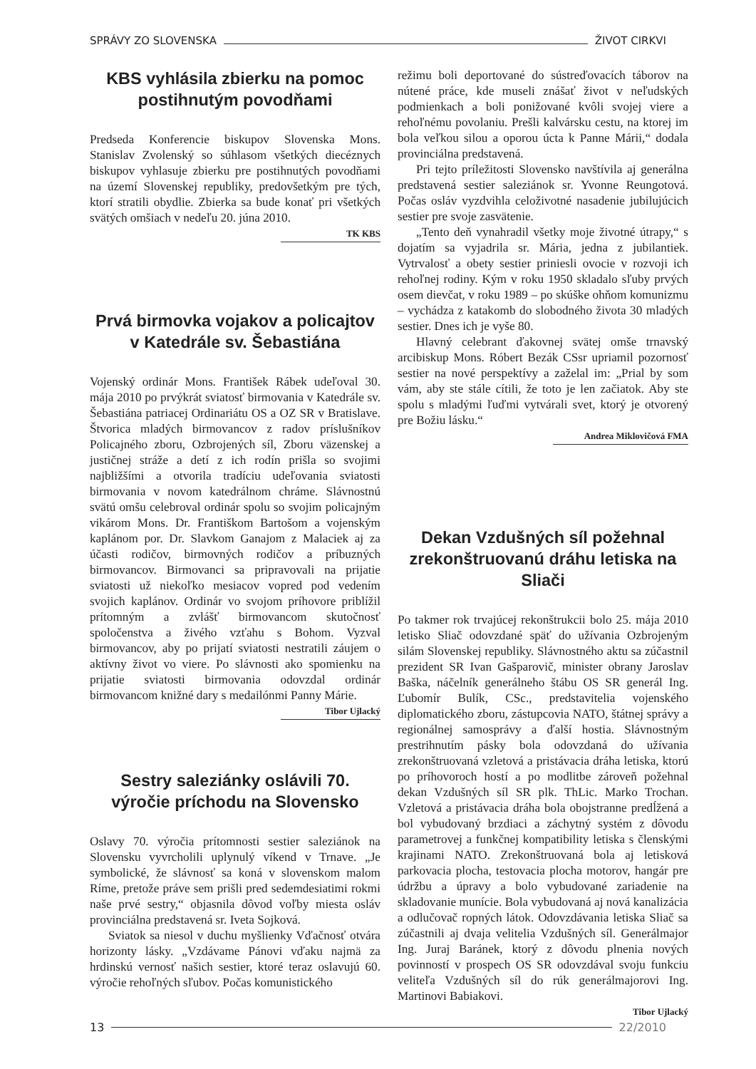SPRÁVY ZO SLOVENSKA ŽIVOT CIRKVI
KBS vyhlásila zbierku na pomoc postihnutým povodňami
Predseda Konferencie biskupov Slovenska Mons. Stanislav Zvolenský so súhlasom všetkých diecéznych biskupov vyhlasuje zbierku pre postihnutých povodňami na území Slovenskej republiky, predovšetkým pre tých, ktorí stratili obydlie. Zbierka sa bude konať pri všetkých svätých omšiach v nedeľu 20. júna 2010.
TK KBS
Prvá birmovka vojakov a policajtov v Katedrále sv. Šebastiána
Vojenský ordinár Mons. František Rábek udeľoval 30. mája 2010 po prvýkrát sviatosť birmovania v Katedrále sv. Šebastiána patriacej Ordinariátu OS a OZ SR v Bratislave. Štvorica mladých birmovancov z radov príslušníkov Policajného zboru, Ozbrojených síl, Zboru väzenskej a justičnej stráže a detí z ich rodín prišla so svojimi najbližšími a otvorila tradíciu udeľovania sviatosti birmovania v novom katedrálnom chráme. Slávnostnú svätú omšu celebroval ordinár spolu so svojim policajným vikárom Mons. Dr. Františkom Bartošom a vojenským kaplánom por. Dr. Slavkom Ganajom z Malaciek aj za účasti rodičov, birmovných rodičov a príbuzných birmovancov. Birmovanci sa pripravovali na prijatie sviatosti už niekoľko mesiacov vopred pod vedením svojich kaplánov. Ordinár vo svojom príhovore priblížil prítomným a zvlášť birmovancom skutočnosť spoločenstva a živého vzťahu s Bohom. Vyzval birmovancov, aby po prijatí sviatosti nestratili záujem o aktívny život vo viere. Po slávnosti ako spomienku na prijatie sviatosti birmovania odovzdal ordinár birmovancom knižné dary s medailónmi Panny Márie.
Tibor Ujlacký
Sestry saleziánky oslávili 70. výročie príchodu na Slovensko
Oslavy 70. výročia prítomnosti sestier saleziánok na Slovensku vyvrcholili uplynulý víkend v Trnave. „Je symbolické, že slávnosť sa koná v slovenskom malom Ríme, pretože práve sem prišli pred sedemdesiatimi rokmi naše prvé sestry,“ objasnila dôvod voľby miesta osláv provinciálna predstavená sr. Iveta Sojková.
Sviatok sa niesol v duchu myšlienky Vďačnosť otvára horizonty lásky. „Vzdávame Pánovi vďaku najmä za hrdinskú vernosť našich sestier, ktoré teraz oslavujú 60. výročie rehoľných sľubov. Počas komunistického
režimu boli deportované do sústreďovacích táborov na nútené práce, kde museli znášať život v neľudských podmienkach a boli ponižované kvôli svojej viere a rehoľnému povolaniu. Prešli kalvársku cestu, na ktorej im bola veľkou silou a oporou úcta k Panne Márii,“ dodala provinciálna predstavená.
Pri tejto príležitosti Slovensko navštívila aj generálna predstavená sestier saleziánok sr. Yvonne Reungotová. Počas osláv vyzdvihla celoživotné nasadenie jubilujúcich sestier pre svoje zasvätenie.
„Tento deň vynahradil všetky moje životné útrapy,“ s dojatím sa vyjadrila sr. Mária, jedna z jubilantiek. Vytrvalosť a obety sestier priniesli ovocie v rozvoji ich rehoľnej rodiny. Kým v roku 1950 skladalo sľuby prvých osem dievčat, v roku 1989 – po skúške ohňom komunizmu – vychádza z katakomb do slobodného života 30 mladých sestier. Dnes ich je vyše 80.
Hlavný celebrant ďakovnej svätej omše trnavský arcibiskup Mons. Róbert Bezák CSsr upriamil pozornosť sestier na nové perspektívy a zaželal im: „Prial by som vám, aby ste stále cítili, že toto je len začiatok. Aby ste spolu s mladými ľuďmi vytvárali svet, ktorý je otvorený pre Božiu lásku.“
Andrea Miklovičová FMA
Dekan Vzdušných síl požehnal zrekonštruovanú dráhu letiska na Sliači
Po takmer rok trvajúcej rekonštrukcii bolo 25. mája 2010 letisko Sliač odovzdané späť do užívania Ozbrojeným silám Slovenskej republiky. Slávnostného aktu sa zúčastnil prezident SR Ivan Gašparovič, minister obrany Jaroslav Baška, náčelník generálneho štábu OS SR generál Ing. Ľubomír Bulík, CSc., predstavitelia vojenského diplomatického zboru, zástupcovia NATO, štátnej správy a regionálnej samosprávy a ďalší hostia. Slávnostným prestrihnutím pásky bola odovzdaná do užívania zrekonštruovaná vzletová a pristávacia dráha letiska, ktorú po príhovoroch hostí a po modlitbe zároveň požehnal dekan Vzdušných síl SR plk. ThLic. Marko Trochan. Vzletová a pristávacia dráha bola obojstranne predĺžená a bol vybudovaný brzdiaci a záchytný systém z dôvodu parametrovej a funkčnej kompatibility letiska s členskými krajinami NATO. Zrekonštruovaná bola aj letisková parkovacia plocha, testovacia plocha motorov, hangár pre údržbu a úpravy a bolo vybudované zariadenie na skladovanie munície. Bola vybudovaná aj nová kanalizácia a odlučovač ropných látok. Odovzdávania letiska Sliač sa zúčastnili aj dvaja velitelia Vzdušných síl. Generálmajor Ing. Juraj Baránek, ktorý z dôvodu plnenia nových povinností v prospech OS SR odovzdával svoju funkciu veliteľa Vzdušných síl do rúk generálmajorovi Ing. Martinovi Babiakovi.
Tibor Ujlacký
13 22/2010